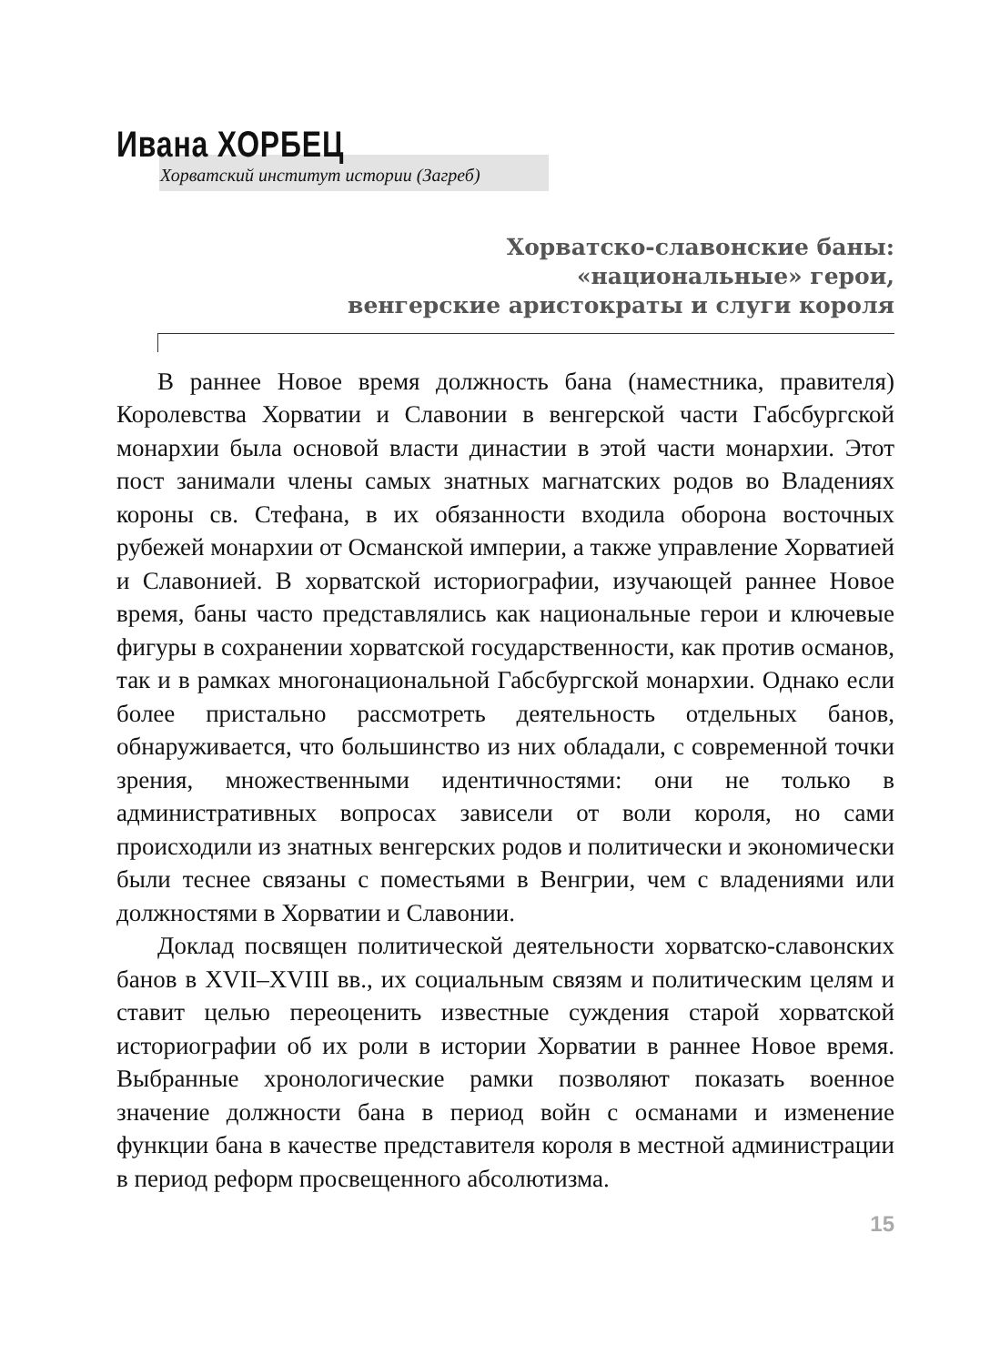Ивана ХОРБЕЦ
Хорватский институт истории (Загреб)
Хорватско-славонские баны:
«национальные» герои,
венгерские аристократы и слуги короля
В раннее Новое время должность бана (наместника, правителя) Королевства Хорватии и Славонии в венгерской части Габсбургской монархии была основой власти династии в этой части монархии. Этот пост занимали члены самых знатных магнатских родов во Владениях короны св. Стефана, в их обязанности входила оборона восточных рубежей монархии от Османской империи, а также управление Хорватией и Славонией. В хорватской историографии, изучающей раннее Новое время, баны часто представлялись как национальные герои и ключевые фигуры в сохранении хорватской государственности, как против османов, так и в рамках многонациональной Габсбургской монархии. Однако если более пристально рассмотреть деятельность отдельных банов, обнаруживается, что большинство из них обладали, с современной точки зрения, множественными идентичностями: они не только в административных вопросах зависели от воли короля, но сами происходили из знатных венгерских родов и политически и экономически были теснее связаны с поместьями в Венгрии, чем с владениями или должностями в Хорватии и Славонии.
Доклад посвящен политической деятельности хорватско-славонских банов в XVII–XVIII вв., их социальным связям и политическим целям и ставит целью переоценить известные суждения старой хорватской историографии об их роли в истории Хорватии в раннее Новое время. Выбранные хронологические рамки позволяют показать военное значение должности бана в период войн с османами и изменение функции бана в качестве представителя короля в местной администрации в период реформ просвещенного абсолютизма.
15